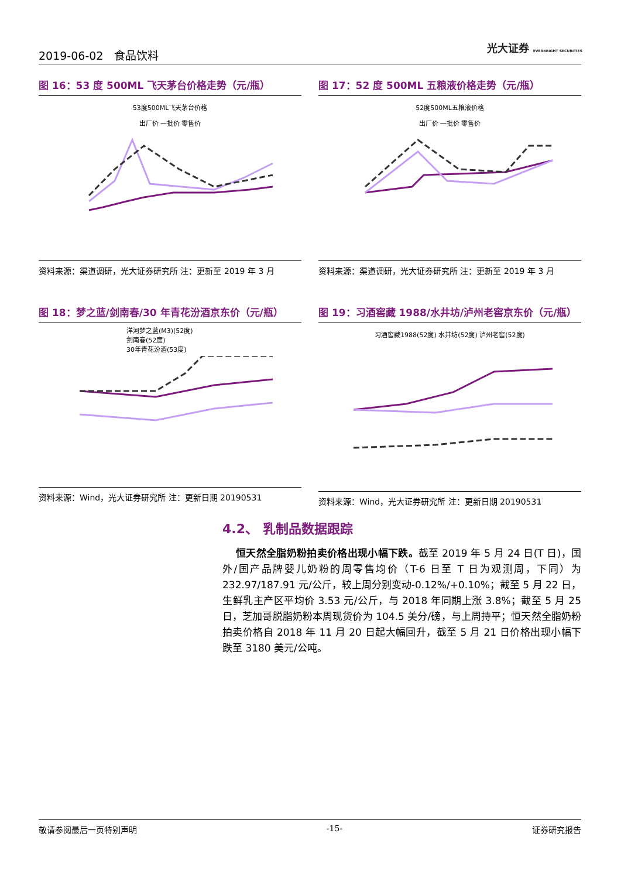2019-06-02 食品饮料
光大证券 EVERBRIGHT SECURITIES
图 16：53 度 500ML 飞天茅台价格走势（元/瓶）
53度500ML飞天茅台价格
出厂价 一批价 零售价
资料来源：渠道调研，光大证券研究所 注：更新至 2019 年 3 月
图 17：52 度 500ML 五粮液价格走势（元/瓶）
52度500ML五粮液价格
出厂价 一批价 零售价
资料来源：渠道调研，光大证券研究所 注：更新至 2019 年 3 月
图 18：梦之蓝/剑南春/30 年青花汾酒京东价（元/瓶）
洋河梦之蓝(M3)(52度)
剑南春(52度)
30年青花汾酒(53度)
资料来源：Wind，光大证券研究所 注：更新日期 20190531
图 19：习酒窖藏 1988/水井坊/泸州老窖京东价（元/瓶）
习酒窖藏1988(52度) 水井坊(52度) 泸州老窖(52度)
资料来源：Wind，光大证券研究所 注：更新日期 20190531
4.2、 乳制品数据跟踪
恒天然全脂奶粉拍卖价格出现小幅下跌。截至 2019 年 5 月 24 日(T 日)，国外/国产品牌婴儿奶粉的周零售均价（T-6 日至 T 日为观测周，下同）为 232.97/187.91 元/公斤，较上周分别变动-0.12%/+0.10%；截至 5 月 22 日，生鲜乳主产区平均价 3.53 元/公斤，与 2018 年同期上涨 3.8%；截至 5 月 25 日，芝加哥脱脂奶粉本周现货价为 104.5 美分/磅，与上周持平；恒天然全脂奶粉拍卖价格自 2018 年 11 月 20 日起大幅回升，截至 5 月 21 日价格出现小幅下跌至 3180 美元/公吨。
敬请参阅最后一页特别声明 -15- 证券研究报告